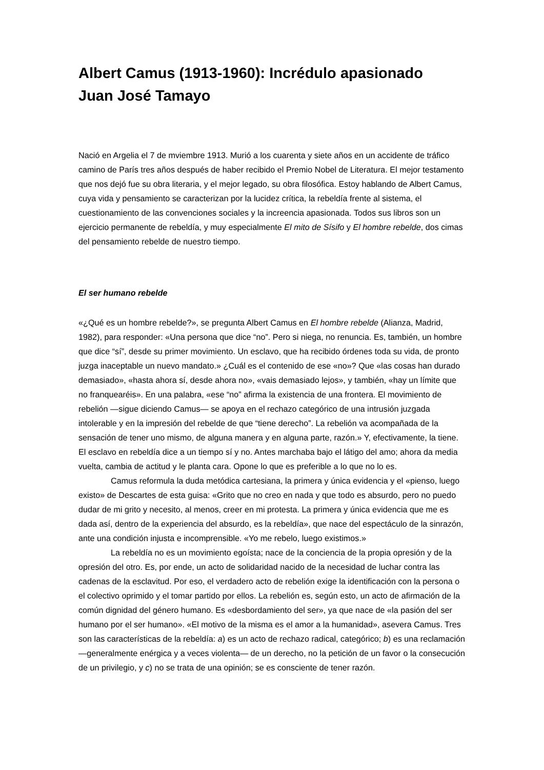Albert Camus (1913-1960): Incrédulo apasionado
Juan José Tamayo
Nació en Argelia el 7 de mviembre 1913. Murió a los cuarenta y siete años en un accidente de tráfico camino de París tres años después de haber recibido el Premio Nobel de Literatura. El mejor testamento que nos dejó fue su obra literaria, y el mejor legado, su obra filosófica. Estoy hablando de Albert Camus, cuya vida y pensamiento se caracterizan por la lucidez crítica, la rebeldía frente al sistema, el cuestionamiento de las convenciones sociales y la increencia apasionada. Todos sus libros son un ejercicio permanente de rebeldía, y muy especialmente El mito de Sísifo y El hombre rebelde, dos cimas del pensamiento rebelde de nuestro tiempo.
El ser humano rebelde
«¿Qué es un hombre rebelde?», se pregunta Albert Camus en El hombre rebelde (Alianza, Madrid, 1982), para responder: «Una persona que dice “no”. Pero si niega, no renuncia. Es, también, un hombre que dice “sí”, desde su primer movimiento. Un esclavo, que ha recibido órdenes toda su vida, de pronto juzga inaceptable un nuevo mandato.» ¿Cuál es el contenido de ese «no»? Que «las cosas han durado demasiado», «hasta ahora sí, desde ahora no», «vais demasiado lejos», y también, «hay un límite que no franquearéis». En una palabra, «ese “no” afirma la existencia de una frontera. El movimiento de rebelión —sigue diciendo Camus— se apoya en el rechazo categórico de una intrusión juzgada intolerable y en la impresión del rebelde de que “tiene derecho”. La rebelión va acompañada de la sensación de tener uno mismo, de alguna manera y en alguna parte, razón.» Y, efectivamente, la tiene. El esclavo en rebeldía dice a un tiempo sí y no. Antes marchaba bajo el látigo del amo; ahora da media vuelta, cambia de actitud y le planta cara. Opone lo que es preferible a lo que no lo es.
Camus reformula la duda metódica cartesiana, la primera y única evidencia y el «pienso, luego existo» de Descartes de esta guisa: «Grito que no creo en nada y que todo es absurdo, pero no puedo dudar de mi grito y necesito, al menos, creer en mi protesta. La primera y única evidencia que me es dada así, dentro de la experiencia del absurdo, es la rebeldía», que nace del espectáculo de la sinrazón, ante una condición injusta e incomprensible. «Yo me rebelo, luego existimos.»
La rebeldía no es un movimiento egoísta; nace de la conciencia de la propia opresión y de la opresión del otro. Es, por ende, un acto de solidaridad nacido de la necesidad de luchar contra las cadenas de la esclavitud. Por eso, el verdadero acto de rebelión exige la identificación con la persona o el colectivo oprimido y el tomar partido por ellos. La rebelión es, según esto, un acto de afirmación de la común dignidad del género humano. Es «desbordamiento del ser», ya que nace de «la pasión del ser humano por el ser humano». «El motivo de la misma es el amor a la humanidad», asevera Camus. Tres son las características de la rebeldía: a) es un acto de rechazo radical, categórico; b) es una reclamación —generalmente enérgica y a veces violenta— de un derecho, no la petición de un favor o la consecución de un privilegio, y c) no se trata de una opinión; se es consciente de tener razón.